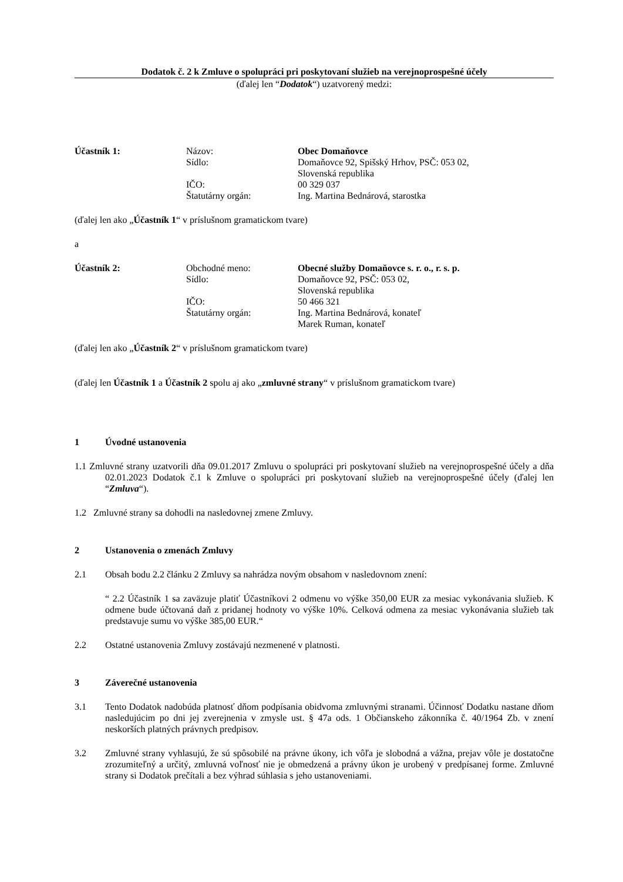Dodatok č. 2 k Zmluve o spolupráci pri poskytovaní služieb na verejnoprospešné účely
(ďalej len “Dodatok“) uzatvorený medzi:
Účastník 1:
Názov:
Obec Domaňovce
Sídlo:
Domaňovce 92, Spišský Hrhov, PSČ: 053 02,
Slovenská republika
IČO:
00 329 037
Štatutárny orgán:
Ing. Martina Bednárová, starostka
(ďalej len ako „Účastník 1“ v príslušnom gramatickom tvare)
a
Účastník 2:
Obchodné meno:
Obecné služby Domaňovce s. r. o., r. s. p.
Sídlo:
Domaňovce 92, PSČ: 053 02,
Slovenská republika
IČO:
50 466 321
Štatutárny orgán:
Ing. Martina Bednárová, konateľ
Marek Ruman, konateľ
(ďalej len ako „Účastník 2“ v príslušnom gramatickom tvare)
(ďalej len Účastník 1 a Účastník 2 spolu aj ako „zmluvné strany“ v príslušnom gramatickom tvare)
1 Úvodné ustanovenia
1.1 Zmluvné strany uzatvorili dňa 09.01.2017 Zmluvu o spolupráci pri poskytovaní služieb na verejnoprospešné účely a dňa 02.01.2023 Dodatok č.1 k Zmluve o spolupráci pri poskytovaní služieb na verejnoprospešné účely (ďalej len “Zmluva“).
1.2 Zmluvné strany sa dohodli na nasledovnej zmene Zmluvy.
2 Ustanovenia o zmenách Zmluvy
2.1 Obsah bodu 2.2 článku 2 Zmluvy sa nahrádza novým obsahom v nasledovnom znení:
“ 2.2 Účastník 1 sa zaväzuje platiť Účastníkovi 2 odmenu vo výške 350,00 EUR za mesiac vykonávania služieb. K odmene bude účtovaná daň z pridanej hodnoty vo výške 10%. Celková odmena za mesiac vykonávania služieb tak predstavuje sumu vo výške 385,00 EUR.“
2.2 Ostatné ustanovenia Zmluvy zostávajú nezmenené v platnosti.
3 Záverečné ustanovenia
3.1 Tento Dodatok nadobúda platnosť dňom podpísania obidvoma zmluvnými stranami. Účinnosť Dodatku nastane dňom nasledujúcim po dni jej zverejnenia v zmysle ust. § 47a ods. 1 Občianskeho zákonníka č. 40/1964 Zb. v znení neskorších platných právnych predpisov.
3.2 Zmluvné strany vyhlasujú, že sú spôsobilé na právne úkony, ich vôľa je slobodná a vážna, prejav vôle je dostatočne zrozumiteľný a určitý, zmluvná voľnosť nie je obmedzená a právny úkon je urobený v predpísanej forme. Zmluvné strany si Dodatok prečítali a bez výhrad súhlasia s jeho ustanoveniami.